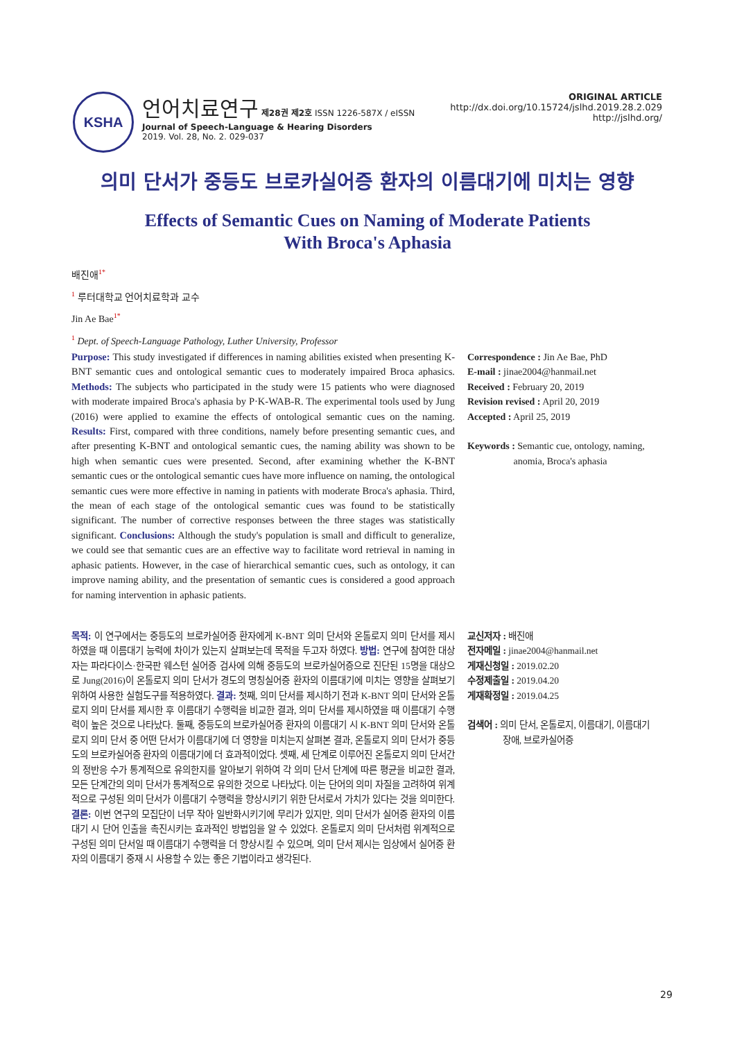KSHA
언어치료연구 제28권 제2호 ISSN 1226-587X / eISSN
Journal of Speech-Language & Hearing Disorders
2019. Vol. 28, No. 2. 029-037
ORIGINAL ARTICLE
http://dx.doi.org/10.15724/jslhd.2019.28.2.029
http://jslhd.org/
의미 단서가 중등도 브로카실어증 환자의 이름대기에 미치는 영향
Effects of Semantic Cues on Naming of Moderate Patients
With Broca's Aphasia
배진애<sup>1*</sup>
<sup>1</sup> 루터대학교 언어치료학과 교수
Jin Ae Bae<sup>1*</sup>
<sup>1</sup> Dept. of Speech-Language Pathology, Luther University, Professor
Purpose: This study investigated if differences in naming abilities existed when presenting K-BNT semantic cues and ontological semantic cues to moderately impaired Broca aphasics. Methods: The subjects who participated in the study were 15 patients who were diagnosed with moderate impaired Broca's aphasia by P·K-WAB-R. The experimental tools used by Jung (2016) were applied to examine the effects of ontological semantic cues on the naming. Results: First, compared with three conditions, namely before presenting semantic cues, and after presenting K-BNT and ontological semantic cues, the naming ability was shown to be high when semantic cues were presented. Second, after examining whether the K-BNT semantic cues or the ontological semantic cues have more influence on naming, the ontological semantic cues were more effective in naming in patients with moderate Broca's aphasia. Third, the mean of each stage of the ontological semantic cues was found to be statistically significant. The number of corrective responses between the three stages was statistically significant. Conclusions: Although the study's population is small and difficult to generalize, we could see that semantic cues are an effective way to facilitate word retrieval in naming in aphasic patients. However, in the case of hierarchical semantic cues, such as ontology, it can improve naming ability, and the presentation of semantic cues is considered a good approach for naming intervention in aphasic patients.
Correspondence : Jin Ae Bae, PhD
E-mail : jinae2004@hanmail.net
Received : February 20, 2019
Revision revised : April 20, 2019
Accepted : April 25, 2019
Keywords : Semantic cue, ontology, naming,
anomia, Broca's aphasia
목적: 이 연구에서는 중등도의 브로카실어증 환자에게 K-BNT 의미 단서와 온톨로지 의미 단서를 제시하였을 때 이름대기 능력에 차이가 있는지 살펴보는데 목적을 두고자 하였다. 방법: 연구에 참여한 대상자는 파라다이스·한국판 웨스턴 실어증 검사에 의해 중등도의 브로카실어증으로 진단된 15명을 대상으로 Jung(2016)이 온톨로지 의미 단서가 경도의 명칭실어증 환자의 이름대기에 미치는 영향을 살펴보기 위하여 사용한 실험도구를 적용하였다. 결과: 첫째, 의미 단서를 제시하기 전과 K-BNT 의미 단서와 온톨로지 의미 단서를 제시한 후 이름대기 수행력을 비교한 결과, 의미 단서를 제시하였을 때 이름대기 수행력이 높은 것으로 나타났다. 둘째, 중등도의 브로카실어증 환자의 이름대기 시 K-BNT 의미 단서와 온톨로지 의미 단서 중 어떤 단서가 이름대기에 더 영향을 미치는지 살펴본 결과, 온톨로지 의미 단서가 중등도의 브로카실어증 환자의 이름대기에 더 효과적이었다. 셋째, 세 단계로 이루어진 온톨로지 의미 단서간의 정반응 수가 통계적으로 유의한지를 알아보기 위하여 각 의미 단서 단계에 따른 평균을 비교한 결과, 모든 단계간의 의미 단서가 통계적으로 유의한 것으로 나타났다. 이는 단어의 의미 자질을 고려하여 위계적으로 구성된 의미 단서가 이름대기 수행력을 향상시키기 위한 단서로서 가치가 있다는 것을 의미한다. 결론: 이번 연구의 모집단이 너무 작아 일반화시키기에 무리가 있지만, 의미 단서가 실어증 환자의 이름대기 시 단어 인출을 촉진시키는 효과적인 방법임을 알 수 있었다. 온톨로지 의미 단서처럼 위계적으로 구성된 의미 단서일 때 이름대기 수행력을 더 향상시킬 수 있으며, 의미 단서 제시는 임상에서 실어증 환자의 이름대기 중재 시 사용할 수 있는 좋은 기법이라고 생각된다.
교신저자 : 배진애
전자메일 : jinae2004@hanmail.net
게재신청일 : 2019.02.20
수정제출일 : 2019.04.20
게재확정일 : 2019.04.25
검색어 : 의미 단서, 온톨로지, 이름대기, 이름대기
장애, 브로카실어증
29